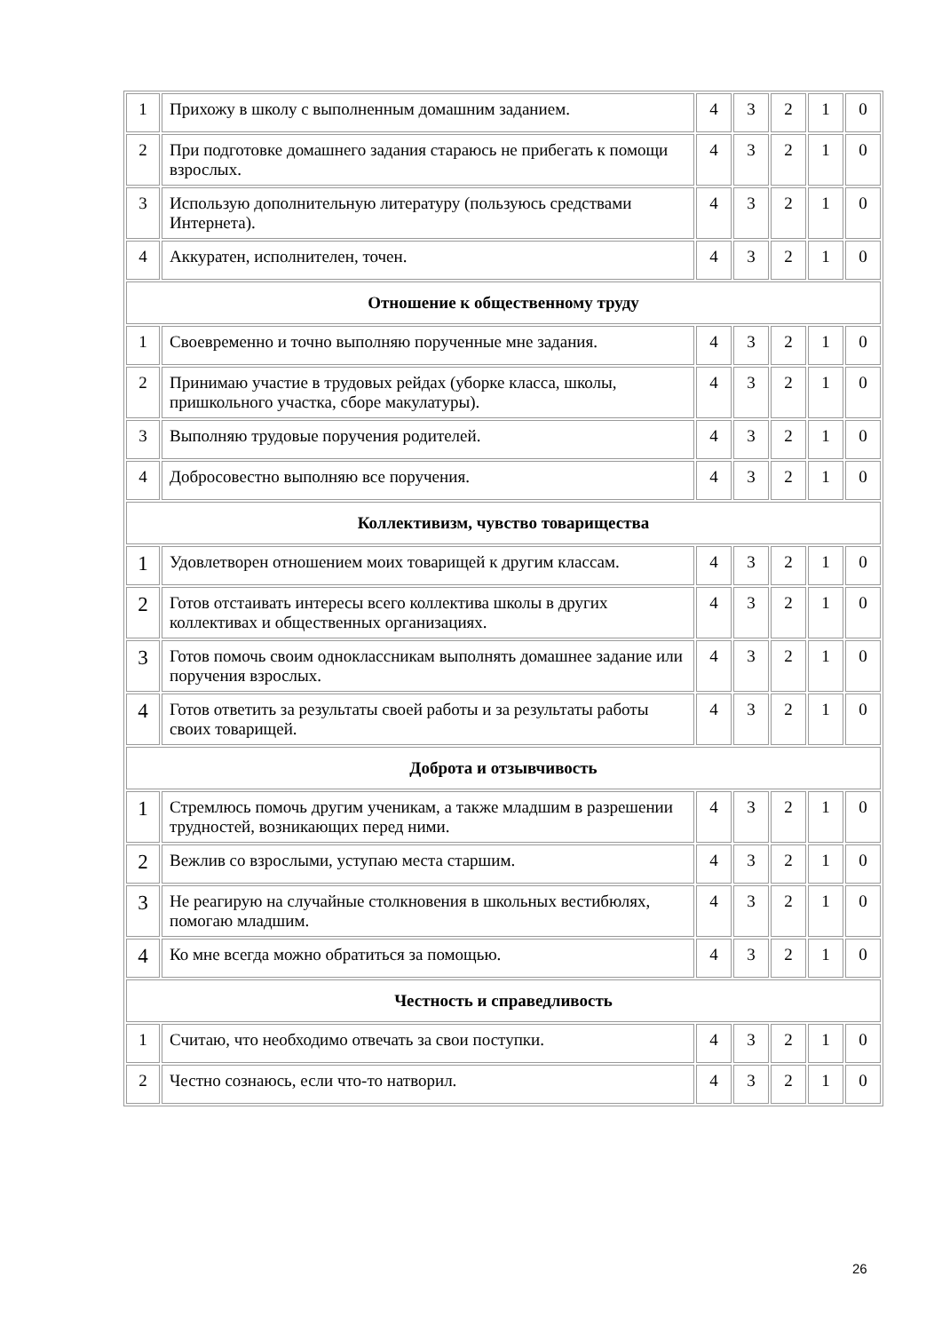| 1 | Прихожу в школу с выполненным домашним заданием. | 4 | 3 | 2 | 1 | 0 |
| 2 | При подготовке домашнего задания стараюсь не прибегать к помощи взрослых. | 4 | 3 | 2 | 1 | 0 |
| 3 | Использую дополнительную литературу (пользуюсь средствами Интернета). | 4 | 3 | 2 | 1 | 0 |
| 4 | Аккуратен, исполнителен, точен. | 4 | 3 | 2 | 1 | 0 |
| Отношение к общественному труду | | | | | | |
| 1 | Своевременно и точно выполняю порученные мне задания. | 4 | 3 | 2 | 1 | 0 |
| 2 | Принимаю участие в трудовых рейдах (уборке класса, школы, пришкольного участка, сборе макулатуры). | 4 | 3 | 2 | 1 | 0 |
| 3 | Выполняю трудовые поручения родителей. | 4 | 3 | 2 | 1 | 0 |
| 4 | Добросовестно выполняю все поручения. | 4 | 3 | 2 | 1 | 0 |
| Коллективизм, чувство товарищества | | | | | | |
| 1 | Удовлетворен отношением моих товарищей к другим классам. | 4 | 3 | 2 | 1 | 0 |
| 2 | Готов отстаивать интересы всего коллектива школы в других коллективах и общественных организациях. | 4 | 3 | 2 | 1 | 0 |
| 3 | Готов помочь своим одноклассникам выполнять домашнее задание или поручения взрослых. | 4 | 3 | 2 | 1 | 0 |
| 4 | Готов ответить за результаты своей работы и за результаты работы своих товарищей. | 4 | 3 | 2 | 1 | 0 |
| Доброта и отзывчивость | | | | | | |
| 1 | Стремлюсь помочь другим ученикам, а также младшим в разрешении трудностей, возникающих перед ними. | 4 | 3 | 2 | 1 | 0 |
| 2 | Вежлив со взрослыми, уступаю места старшим. | 4 | 3 | 2 | 1 | 0 |
| 3 | Не реагирую на случайные столкновения в школьных вестибюлях, помогаю младшим. | 4 | 3 | 2 | 1 | 0 |
| 4 | Ко мне всегда можно обратиться за помощью. | 4 | 3 | 2 | 1 | 0 |
| Честность и справедливость | | | | | | |
| 1 | Считаю, что необходимо отвечать за свои поступки. | 4 | 3 | 2 | 1 | 0 |
| 2 | Честно сознаюсь, если что-то натворил. | 4 | 3 | 2 | 1 | 0 |
26